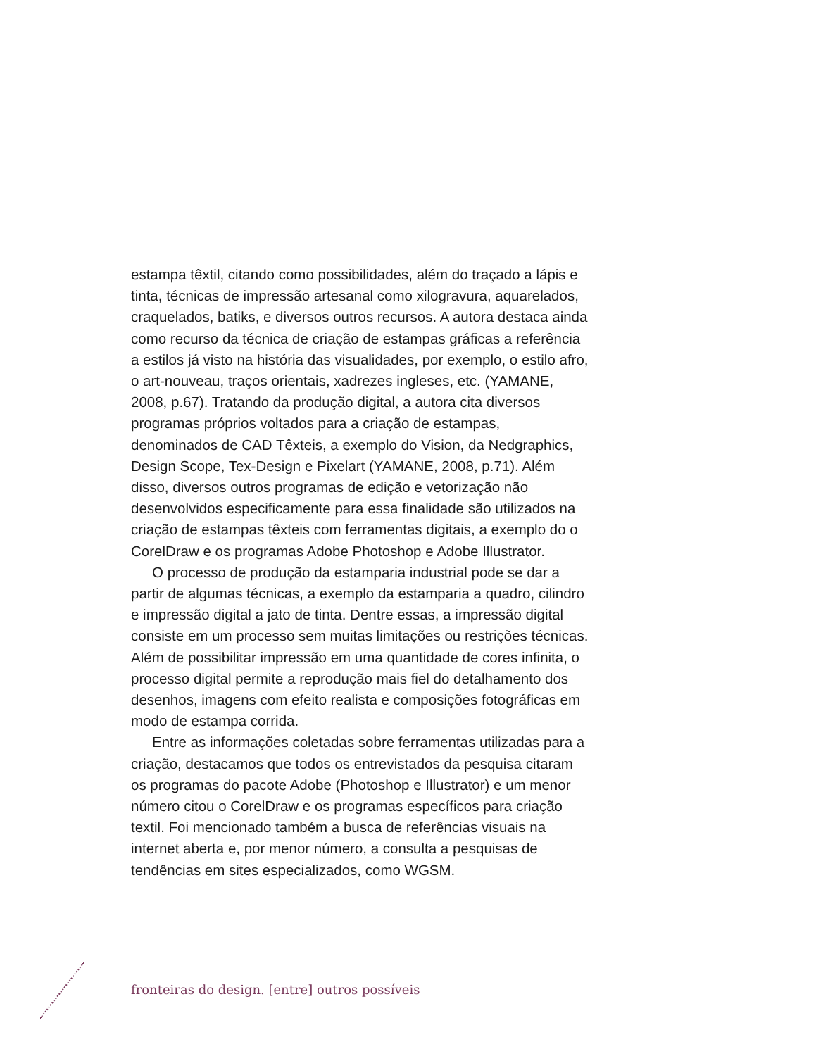estampa têxtil, citando como possibilidades, além do traçado a lápis e tinta, técnicas de impressão artesanal como xilogravura, aquarelados, craquelados, batiks, e diversos outros recursos. A autora destaca ainda como recurso da técnica de criação de estampas gráficas a referência a estilos já visto na história das visualidades, por exemplo, o estilo afro, o art-nouveau, traços orientais, xadrezes ingleses, etc. (YAMANE, 2008, p.67). Tratando da produção digital, a autora cita diversos programas próprios voltados para a criação de estampas, denominados de CAD Têxteis, a exemplo do Vision, da Nedgraphics, Design Scope, Tex-Design e Pixelart (YAMANE, 2008, p.71). Além disso, diversos outros programas de edição e vetorização não desenvolvidos especificamente para essa finalidade são utilizados na criação de estampas têxteis com ferramentas digitais, a exemplo do o CorelDraw e os programas Adobe Photoshop e Adobe Illustrator.
O processo de produção da estamparia industrial pode se dar a partir de algumas técnicas, a exemplo da estamparia a quadro, cilindro e impressão digital a jato de tinta. Dentre essas, a impressão digital consiste em um processo sem muitas limitações ou restrições técnicas. Além de possibilitar impressão em uma quantidade de cores infinita, o processo digital permite a reprodução mais fiel do detalhamento dos desenhos, imagens com efeito realista e composições fotográficas em modo de estampa corrida.
Entre as informações coletadas sobre ferramentas utilizadas para a criação, destacamos que todos os entrevistados da pesquisa citaram os programas do pacote Adobe (Photoshop e Illustrator) e um menor número citou o CorelDraw e os programas específicos para criação textil. Foi mencionado também a busca de referências visuais na internet aberta e, por menor número, a consulta a pesquisas de tendências em sites especializados, como WGSM.
fronteiras do design. [entre] outros possíveis